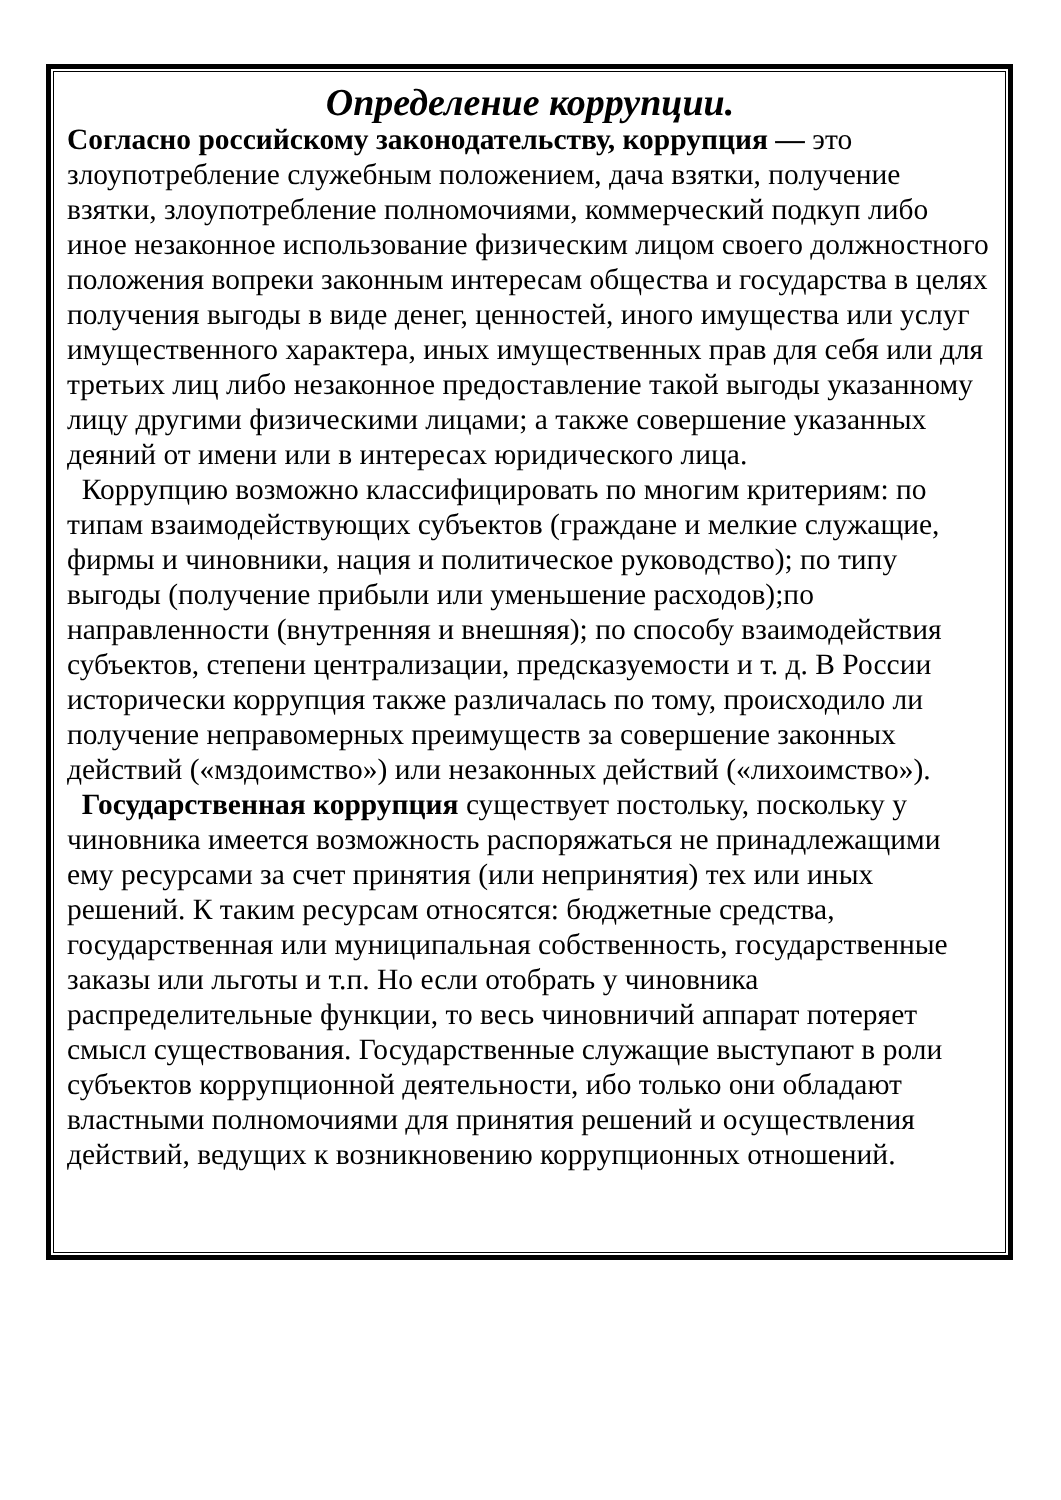Определение коррупции.
Согласно российскому законодательству, коррупция — это злоупотребление служебным положением, дача взятки, получение взятки, злоупотребление полномочиями, коммерческий подкуп либо иное незаконное использование физическим лицом своего должностного положения вопреки законным интересам общества и государства в целях получения выгоды в виде денег, ценностей, иного имущества или услуг имущественного характера, иных имущественных прав для себя или для третьих лиц либо незаконное предоставление такой выгоды указанному лицу другими физическими лицами; а также совершение указанных деяний от имени или в интересах юридического лица.
Коррупцию возможно классифицировать по многим критериям: по типам взаимодействующих субъектов (граждане и мелкие служащие, фирмы и чиновники, нация и политическое руководство); по типу выгоды (получение прибыли или уменьшение расходов);по направленности (внутренняя и внешняя); по способу взаимодействия субъектов, степени централизации, предсказуемости и т. д. В России исторически коррупция также различалась по тому, происходило ли получение неправомерных преимуществ за совершение законных действий («мздоимство») или незаконных действий («лихоимство»).
Государственная коррупция существует постольку, поскольку у чиновника имеется возможность распоряжаться не принадлежащими ему ресурсами за счет принятия (или непринятия) тех или иных решений. К таким ресурсам относятся: бюджетные средства, государственная или муниципальная собственность, государственные заказы или льготы и т.п. Но если отобрать у чиновника распределительные функции, то весь чиновничий аппарат потеряет смысл существования. Государственные служащие выступают в роли субъектов коррупционной деятельности, ибо только они обладают властными полномочиями для принятия решений и осуществления действий, ведущих к возникновению коррупционных отношений.